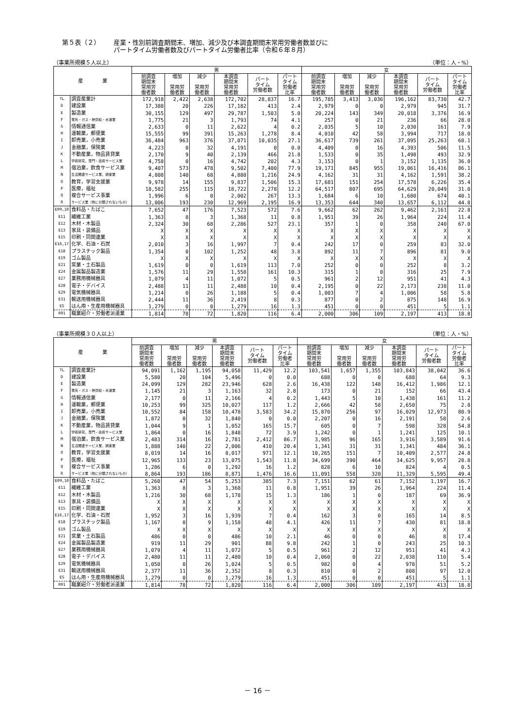第５表（２） 産業・性別前調査期間末、増加、減少及び本調査期間末常用労働者数並びに
パートタイム労働者数及びパートタイム労働者比率（令和６年８月）
（事業所規模５人以上） （単位：人・%）
| 産 業 | | 男 | | | | | | 女 | | | | | |
| --- | --- | --- | --- | --- | --- | --- | --- | --- | --- | --- | --- | --- | --- |
| | | 前調査 期間末 常用労 働者数 | 増加 常用労 働者数 | 減少 常用労 働者数 | 本調査 期間末 常用労 働者数 | パート タイム 労働者数 | パート タイム 労働者 比率 | 前調査 期間末 常用労 働者数 | 増加 常用労 働者数 | 減少 常用労 働者数 | 本調査 期間末 常用労 働者数 | パート タイム 労働者数 | パート タイム 労働者 比率 |
| TL | 調査産業計 | 172,918 | 2,422 | 2,638 | 172,702 | 28,837 | 16.7 | 195,785 | 3,413 | 3,036 | 196,162 | 83,730 | 42.7 |
| D | 建設業 | 17,388 | 20 | 226 | 17,182 | 413 | 2.4 | 2,979 | 0 | 0 | 2,979 | 945 | 31.7 |
| E | 製造業 | 30,155 | 129 | 497 | 29,787 | 1,503 | 5.0 | 20,224 | 143 | 349 | 20,018 | 3,376 | 16.9 |
| F | 電気・ガス・熱供給・水道業 | 1,775 | 21 | 3 | 1,793 | 74 | 4.1 | 257 | 0 | 21 | 236 | 66 | 28.0 |
| G | 情報通信業 | 2,633 | 0 | 11 | 2,622 | 4 | 0.2 | 2,035 | 5 | 10 | 2,030 | 161 | 7.9 |
| H | 運輸業，郵便業 | 15,555 | 99 | 391 | 15,263 | 1,278 | 8.4 | 4,010 | 42 | 58 | 3,994 | 717 | 18.0 |
| I | 卸売業，小売業 | 36,484 | 963 | 376 | 37,071 | 10,035 | 27.1 | 36,617 | 739 | 261 | 37,095 | 25,263 | 68.1 |
| J | 金融業，保険業 | 4,223 | 0 | 32 | 4,191 | 0 | 0.0 | 4,409 | 0 | 16 | 4,393 | 506 | 11.5 |
| K | 不動産業，物品賃貸業 | 2,170 | 9 | 40 | 2,139 | 466 | 21.8 | 1,533 | 0 | 35 | 1,498 | 493 | 32.9 |
| L | 学術研究，専門・技術サービス業 | 4,758 | 0 | 16 | 4,742 | 202 | 4.3 | 3,153 | 0 | 1 | 3,152 | 1,135 | 36.0 |
| M | 宿泊業，飲食サービス業 | 9,407 | 573 | 478 | 9,502 | 7,400 | 77.9 | 19,171 | 845 | 955 | 19,061 | 16,416 | 86.1 |
| N | 生活関連サービス業，娯楽業 | 4,808 | 140 | 68 | 4,880 | 1,216 | 24.9 | 4,162 | 31 | 31 | 4,162 | 1,591 | 38.2 |
| O | 教育，学習支援業 | 9,978 | 14 | 155 | 9,837 | 1,506 | 15.3 | 17,681 | 151 | 254 | 17,578 | 6,226 | 35.4 |
| P | 医療，福祉 | 18,582 | 255 | 115 | 18,722 | 2,278 | 12.2 | 64,517 | 807 | 695 | 64,629 | 20,049 | 31.0 |
| Q | 複合サービス事業 | 1,996 | 6 | 0 | 2,002 | 267 | 13.3 | 1,684 | 6 | 10 | 1,680 | 674 | 40.1 |
| R | サービス業（他に分類されないもの） | 13,006 | 193 | 230 | 12,969 | 2,195 | 16.9 | 13,353 | 644 | 340 | 13,657 | 6,112 | 44.8 |
| E09,10 | 食料品・たばこ | 7,652 | 47 | 176 | 7,523 | 572 | 7.6 | 9,662 | 62 | 262 | 9,462 | 2,161 | 22.8 |
| E11 | 繊維工業 | 1,363 | 8 | 3 | 1,368 | 11 | 0.8 | 1,951 | 39 | 26 | 1,964 | 224 | 11.4 |
| E12 | 木材・木製品 | 2,324 | 30 | 68 | 2,286 | 527 | 23.1 | 357 | 1 | 0 | 358 | 240 | 67.0 |
| E13 | 家具・装備品 | X | X | X | X | X | X | X | X | X | X | X | X |
| E15 | 印刷・同関連業 | X | X | X | X | X | X | X | X | X | X | X | X |
| E16,17 | 化学、石油・石炭 | 2,010 | 3 | 16 | 1,997 | 7 | 0.4 | 242 | 17 | 0 | 259 | 83 | 32.0 |
| E18 | プラスチック製品 | 1,354 | 0 | 102 | 1,252 | 48 | 3.8 | 892 | 11 | 7 | 896 | 81 | 9.0 |
| E19 | ゴム製品 | X | X | X | X | X | X | X | X | X | X | X | X |
| E21 | 窯業・土石製品 | 1,619 | 0 | 0 | 1,619 | 113 | 7.0 | 252 | 0 | 0 | 252 | 8 | 3.2 |
| E24 | 金属製品製造業 | 1,576 | 11 | 29 | 1,558 | 161 | 10.3 | 315 | 1 | 0 | 316 | 25 | 7.9 |
| E27 | 業務用機械器具 | 1,079 | 4 | 11 | 1,072 | 5 | 0.5 | 961 | 2 | 12 | 951 | 41 | 4.3 |
| E28 | 電子・デバイス | 2,488 | 11 | 11 | 2,488 | 10 | 0.4 | 2,195 | 0 | 22 | 2,173 | 238 | 11.0 |
| E29 | 電気機械器具 | 1,214 | 0 | 26 | 1,188 | 5 | 0.4 | 1,003 | 7 | 4 | 1,006 | 58 | 5.8 |
| E31 | 輸送用機械器具 | 2,444 | 11 | 36 | 2,419 | 8 | 0.3 | 877 | 0 | 2 | 875 | 148 | 16.9 |
| ES | はん用・生産用機械器具 | 1,279 | 0 | 0 | 1,279 | 16 | 1.3 | 451 | 0 | 0 | 451 | 5 | 1.1 |
| R91 | 職業紹介・労働者派遣業 | 1,814 | 78 | 72 | 1,820 | 116 | 6.4 | 2,000 | 306 | 109 | 2,197 | 413 | 18.8 |
（事業所規模３０人以上） （単位：人・%）
| 産 業 | | 男 | | | | | | 女 | | | | | |
| --- | --- | --- | --- | --- | --- | --- | --- | --- | --- | --- | --- | --- | --- |
| | | 前調査 期間末 常用労 働者数 | 増加 常用労 働者数 | 減少 常用労 働者数 | 本調査 期間末 常用労 働者数 | パート タイム 労働者数 | パート タイム 労働者 比率 | 前調査 期間末 常用労 働者数 | 増加 常用労 働者数 | 減少 常用労 働者数 | 本調査 期間末 常用労 働者数 | パート タイム 労働者数 | パート タイム 労働者 比率 |
| TL | 調査産業計 | 94,091 | 1,162 | 1,195 | 94,058 | 11,429 | 12.2 | 103,541 | 1,657 | 1,355 | 103,843 | 38,042 | 36.6 |
| D | 建設業 | 5,580 | 20 | 104 | 5,496 | 0 | 0.0 | 688 | 0 | 0 | 688 | 64 | 9.3 |
| E | 製造業 | 24,099 | 129 | 282 | 23,946 | 628 | 2.6 | 16,438 | 122 | 148 | 16,412 | 1,986 | 12.1 |
| F | 電気・ガス・熱供給・水道業 | 1,145 | 21 | 3 | 1,163 | 32 | 2.8 | 173 | 0 | 21 | 152 | 66 | 43.4 |
| G | 情報通信業 | 2,177 | 0 | 11 | 2,166 | 4 | 0.2 | 1,443 | 5 | 10 | 1,438 | 161 | 11.2 |
| H | 運輸業，郵便業 | 10,253 | 99 | 325 | 10,027 | 117 | 1.2 | 2,666 | 42 | 58 | 2,650 | 75 | 2.8 |
| I | 卸売業，小売業 | 10,552 | 84 | 158 | 10,478 | 3,583 | 34.2 | 15,870 | 256 | 97 | 16,029 | 12,973 | 80.9 |
| J | 金融業，保険業 | 1,872 | 0 | 32 | 1,840 | 0 | 0.0 | 2,207 | 0 | 16 | 2,191 | 58 | 2.6 |
| K | 不動産業，物品賃貸業 | 1,044 | 9 | 1 | 1,052 | 165 | 15.7 | 605 | 0 | 7 | 598 | 328 | 54.8 |
| L | 学術研究，専門・技術サービス業 | 1,864 | 0 | 16 | 1,848 | 72 | 3.9 | 1,242 | 0 | 1 | 1,241 | 125 | 10.1 |
| M | 宿泊業，飲食サービス業 | 2,483 | 314 | 16 | 2,781 | 2,412 | 86.7 | 3,985 | 96 | 165 | 3,916 | 3,589 | 91.6 |
| N | 生活関連サービス業，娯楽業 | 1,888 | 140 | 22 | 2,006 | 410 | 20.4 | 1,341 | 31 | 31 | 1,341 | 484 | 36.1 |
| O | 教育，学習支援業 | 8,019 | 14 | 16 | 8,017 | 971 | 12.1 | 10,265 | 151 | 7 | 10,409 | 2,577 | 24.8 |
| P | 医療，福祉 | 12,965 | 133 | 23 | 13,075 | 1,543 | 11.8 | 34,699 | 390 | 464 | 34,625 | 9,957 | 28.8 |
| Q | 複合サービス事業 | 1,286 | 6 | 0 | 1,292 | 16 | 1.2 | 828 | 6 | 10 | 824 | 4 | 0.5 |
| R | サービス業（他に分類されないもの） | 8,864 | 193 | 186 | 8,871 | 1,476 | 16.6 | 11,091 | 558 | 320 | 11,329 | 5,595 | 49.4 |
| E09,10 | 食料品・たばこ | 5,260 | 47 | 54 | 5,253 | 385 | 7.3 | 7,151 | 62 | 61 | 7,152 | 1,197 | 16.7 |
| E11 | 繊維工業 | 1,363 | 8 | 3 | 1,368 | 11 | 0.8 | 1,951 | 39 | 26 | 1,964 | 224 | 11.4 |
| E12 | 木材・木製品 | 1,216 | 30 | 68 | 1,178 | 15 | 1.3 | 186 | 1 | 0 | 187 | 69 | 36.9 |
| E13 | 家具・装備品 | X | X | X | X | X | X | X | X | X | X | X | X |
| E15 | 印刷・同関連業 | X | X | X | X | X | X | X | X | X | X | X | X |
| E16,17 | 化学、石油・石炭 | 1,952 | 3 | 16 | 1,939 | 7 | 0.4 | 162 | 3 | 0 | 165 | 14 | 8.5 |
| E18 | プラスチック製品 | 1,167 | 0 | 9 | 1,158 | 48 | 4.1 | 426 | 11 | 7 | 430 | 81 | 18.8 |
| E19 | ゴム製品 | X | X | X | X | X | X | X | X | X | X | X | X |
| E21 | 窯業・土石製品 | 486 | 0 | 0 | 486 | 10 | 2.1 | 46 | 0 | 0 | 46 | 8 | 17.4 |
| E24 | 金属製品製造業 | 919 | 11 | 29 | 901 | 88 | 9.8 | 242 | 1 | 0 | 243 | 25 | 10.3 |
| E27 | 業務用機械器具 | 1,079 | 4 | 11 | 1,072 | 5 | 0.5 | 961 | 2 | 12 | 951 | 41 | 4.3 |
| E28 | 電子・デバイス | 2,480 | 11 | 11 | 2,480 | 10 | 0.4 | 2,060 | 0 | 22 | 2,038 | 110 | 5.4 |
| E29 | 電気機械器具 | 1,050 | 0 | 26 | 1,024 | 5 | 0.5 | 982 | 0 | 4 | 978 | 51 | 5.2 |
| E31 | 輸送用機械器具 | 2,377 | 11 | 36 | 2,352 | 8 | 0.3 | 810 | 0 | 2 | 808 | 97 | 12.0 |
| ES | はん用・生産用機械器具 | 1,279 | 0 | 0 | 1,279 | 16 | 1.3 | 451 | 0 | 0 | 451 | 5 | 1.1 |
| R91 | 職業紹介・労働者派遣業 | 1,814 | 78 | 72 | 1,820 | 116 | 6.4 | 2,000 | 306 | 109 | 2,197 | 413 | 18.8 |
－ 16 －